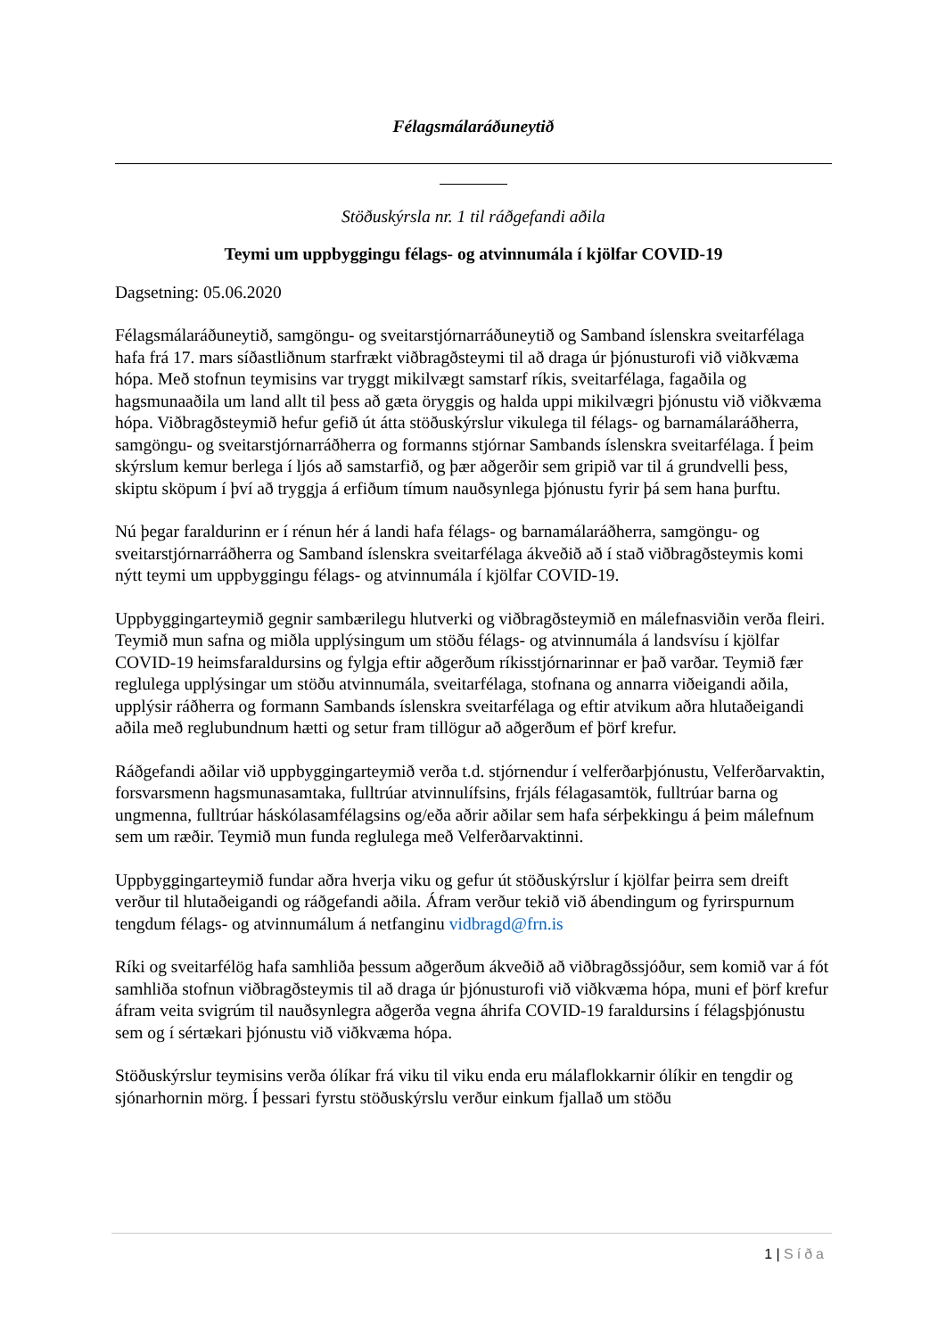Félagsmálaráðuneytið
Stöðuskýrsla nr. 1 til ráðgefandi aðila
Teymi um uppbyggingu félags- og atvinnumála í kjölfar COVID-19
Dagsetning: 05.06.2020
Félagsmálaráðuneytið, samgöngu- og sveitarstjórnarráðuneytið og Samband íslenskra sveitarfélaga hafa frá 17. mars síðastliðnum starfrækt viðbragðsteymi til að draga úr þjónusturofi við viðkvæma hópa. Með stofnun teymisins var tryggt mikilvægt samstarf ríkis, sveitarfélaga, fagaðila og hagsmunaaðila um land allt til þess að gæta öryggis og halda uppi mikilvægri þjónustu við viðkvæma hópa. Viðbragðsteymið hefur gefið út átta stöðuskýrslur vikulega til félags- og barnamálaráðherra, samgöngu- og sveitarstjórnarráðherra og formanns stjórnar Sambands íslenskra sveitarfélaga. Í þeim skýrslum kemur berlega í ljós að samstarfið, og þær aðgerðir sem gripið var til á grundvelli þess, skiptu sköpum í því að tryggja á erfiðum tímum nauðsynlega þjónustu fyrir þá sem hana þurftu.
Nú þegar faraldurinn er í rénun hér á landi hafa félags- og barnamálaráðherra, samgöngu- og sveitarstjórnarráðherra og Samband íslenskra sveitarfélaga ákveðið að í stað viðbragðsteymis komi nýtt teymi um uppbyggingu félags- og atvinnumála í kjölfar COVID-19.
Uppbyggingarteymið gegnir sambærilegu hlutverki og viðbragðsteymið en málefnasviðin verða fleiri. Teymið mun safna og miðla upplýsingum um stöðu félags- og atvinnumála á landsvísu í kjölfar COVID-19 heimsfaraldursins og fylgja eftir aðgerðum ríkisstjórnarinnar er það varðar. Teymið fær reglulega upplýsingar um stöðu atvinnumála, sveitarfélaga, stofnana og annarra viðeigandi aðila, upplýsir ráðherra og formann Sambands íslenskra sveitarfélaga og eftir atvikum aðra hlutaðeigandi aðila með reglubundnum hætti og setur fram tillögur að aðgerðum ef þörf krefur.
Ráðgefandi aðilar við uppbyggingarteymið verða t.d. stjórnendur í velferðarþjónustu, Velferðarvaktin, forsvarsmenn hagsmunasamtaka, fulltrúar atvinnulífsins, frjáls félagasamtök, fulltrúar barna og ungmenna, fulltrúar háskólasamfélagsins og/eða aðrir aðilar sem hafa sérþekkingu á þeim málefnum sem um ræðir. Teymið mun funda reglulega með Velferðarvaktinni.
Uppbyggingarteymið fundar aðra hverja viku og gefur út stöðuskýrslur í kjölfar þeirra sem dreift verður til hlutaðeigandi og ráðgefandi aðila. Áfram verður tekið við ábendingum og fyrirspurnum tengdum félags- og atvinnumálum á netfanginu vidbragd@frn.is
Ríki og sveitarfélög hafa samhliða þessum aðgerðum ákveðið að viðbragðssjóður, sem komið var á fót samhliða stofnun viðbragðsteymis til að draga úr þjónusturofi við viðkvæma hópa, muni ef þörf krefur áfram veita svigrúm til nauðsynlegra aðgerða vegna áhrifa COVID-19 faraldursins í félagsþjónustu sem og í sértækari þjónustu við viðkvæma hópa.
Stöðuskýrslur teymisins verða ólíkar frá viku til viku enda eru málaflokkarnir ólíkir en tengdir og sjónarhornin mörg. Í þessari fyrstu stöðuskýrslu verður einkum fjallað um stöðu
1 | Síða